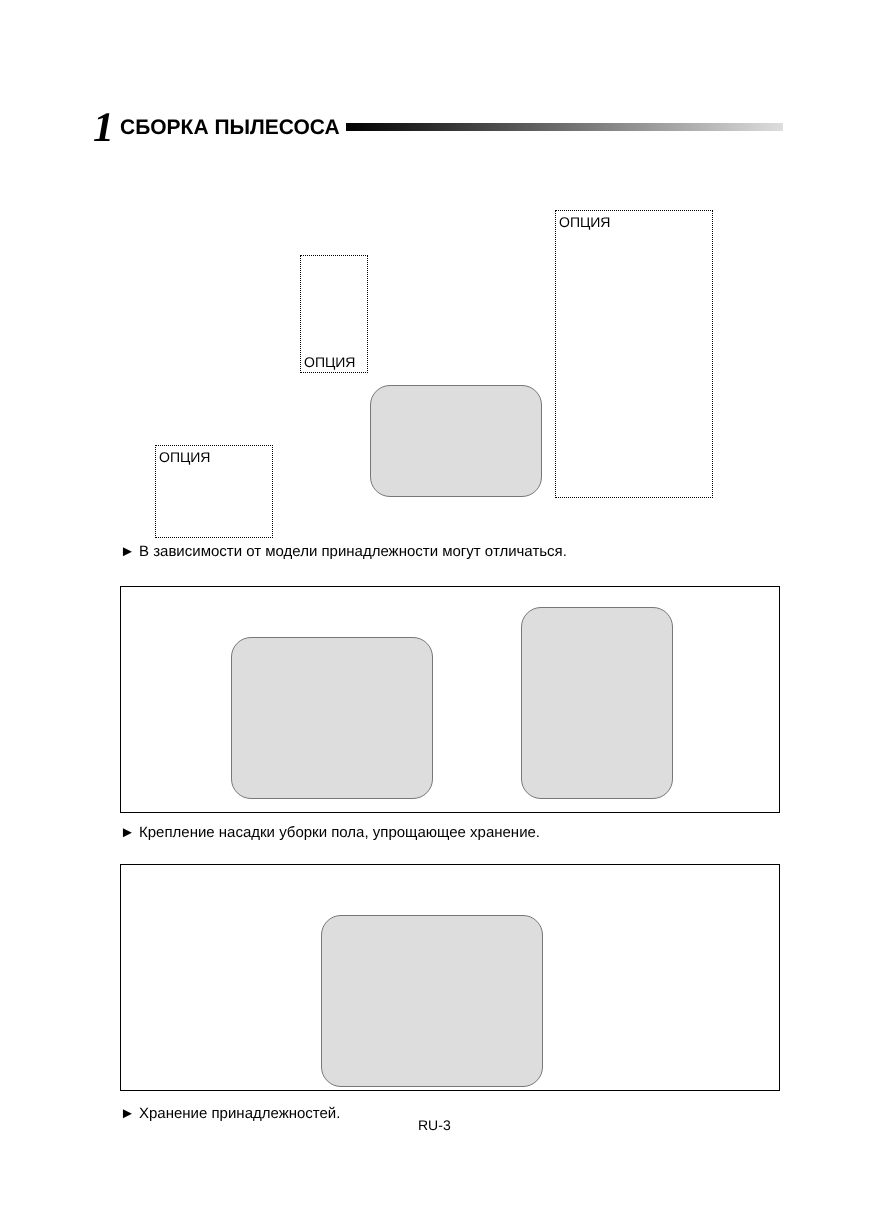1 СБОРКА ПЫЛЕСОСА
ОПЦИЯ
ОПЦИЯ
ОПЦИЯ
► В зависимости от модели принадлежности могут отличаться.
► Крепление насадки уборки пола, упрощающее хранение.
► Хранение принадлежностей.
RU-3